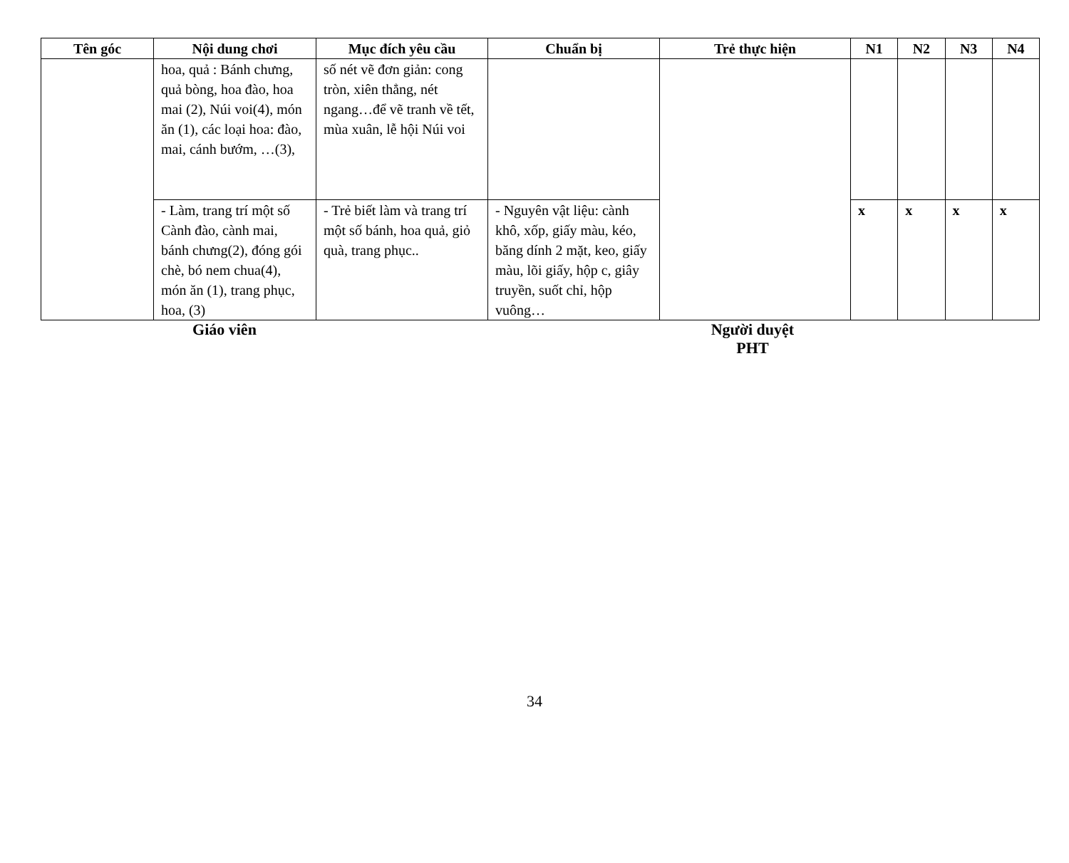| Tên góc | Nội dung chơi | Mục đích yêu cầu | Chuẩn bị | Trẻ thực hiện | N1 | N2 | N3 | N4 |
| --- | --- | --- | --- | --- | --- | --- | --- | --- |
| | hoa, quả : Bánh chưng, quả bòng, hoa đào, hoa mai (2), Núi voi(4), món ăn (1), các loại hoa: đào, mai, cánh bướm, …(3), | số nét vẽ đơn giản: cong tròn, xiên thẳng, nét ngang…để vẽ tranh về tết, mùa xuân, lễ hội Núi voi | | | | | | |
| | - Làm, trang trí một số Cành đào, cành mai, bánh chưng(2), đóng gói chè, bó nem chua(4), món ăn (1), trang phục, hoa, (3) | - Trẻ biết làm và trang trí một số bánh, hoa quả, giỏ quà, trang phục.. | - Nguyên vật liệu: cành khô, xốp, giấy màu, kéo, băng dính 2 mặt, keo, giấy màu, lõi giấy, hộp c, giây truyền, suốt chỉ, hộp vuông… | | x | x | x | x |
Giáo viên Người duyệt
PHT
34